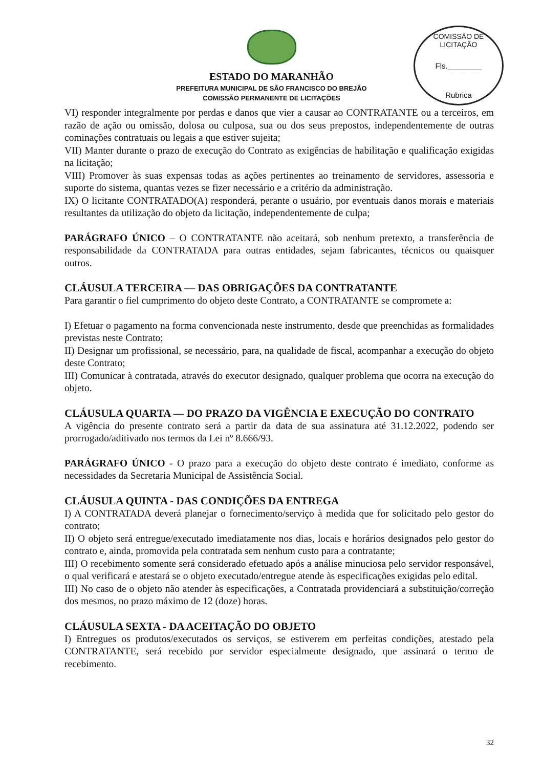COMISSÃO DE LICITAÇÃO
Fls.________
Rubrica
ESTADO DO MARANHÃO
PREFEITURA MUNICIPAL DE SÃO FRANCISCO DO BREJÃO
COMISSÃO PERMANENTE DE LICITAÇÕES
VI) responder integralmente por perdas e danos que vier a causar ao CONTRATANTE ou a terceiros, em razão de ação ou omissão, dolosa ou culposa, sua ou dos seus prepostos, independentemente de outras cominações contratuais ou legais a que estiver sujeita;
VII) Manter durante o prazo de execução do Contrato as exigências de habilitação e qualificação exigidas na licitação;
VIII) Promover às suas expensas todas as ações pertinentes ao treinamento de servidores, assessoria e suporte do sistema, quantas vezes se fizer necessário e a critério da administração.
IX) O licitante CONTRATADO(A) responderá, perante o usuário, por eventuais danos morais e materiais resultantes da utilização do objeto da licitação, independentemente de culpa;
PARÁGRAFO ÚNICO – O CONTRATANTE não aceitará, sob nenhum pretexto, a transferência de responsabilidade da CONTRATADA para outras entidades, sejam fabricantes, técnicos ou quaisquer outros.
CLÁUSULA TERCEIRA — DAS OBRIGAÇÕES DA CONTRATANTE
Para garantir o fiel cumprimento do objeto deste Contrato, a CONTRATANTE se compromete a:
I) Efetuar o pagamento na forma convencionada neste instrumento, desde que preenchidas as formalidades previstas neste Contrato;
II) Designar um profissional, se necessário, para, na qualidade de fiscal, acompanhar a execução do objeto deste Contrato;
III) Comunicar à contratada, através do executor designado, qualquer problema que ocorra na execução do objeto.
CLÁUSULA QUARTA — DO PRAZO DA VIGÊNCIA E EXECUÇÃO DO CONTRATO
A vigência do presente contrato será a partir da data de sua assinatura até 31.12.2022, podendo ser prorrogado/aditivado nos termos da Lei nº 8.666/93.
PARÁGRAFO ÚNICO - O prazo para a execução do objeto deste contrato é imediato, conforme as necessidades da Secretaria Municipal de Assistência Social.
CLÁUSULA QUINTA - DAS CONDIÇÕES DA ENTREGA
I) A CONTRATADA deverá planejar o fornecimento/serviço à medida que for solicitado pelo gestor do contrato;
II) O objeto será entregue/executado imediatamente nos dias, locais e horários designados pelo gestor do contrato e, ainda, promovida pela contratada sem nenhum custo para a contratante;
III) O recebimento somente será considerado efetuado após a análise minuciosa pelo servidor responsável, o qual verificará e atestará se o objeto executado/entregue atende às especificações exigidas pelo edital.
III) No caso de o objeto não atender às especificações, a Contratada providenciará a substituição/correção dos mesmos, no prazo máximo de 12 (doze) horas.
CLÁUSULA SEXTA - DA ACEITAÇÃO DO OBJETO
I) Entregues os produtos/executados os serviços, se estiverem em perfeitas condições, atestado pela CONTRATANTE, será recebido por servidor especialmente designado, que assinará o termo de recebimento.
32